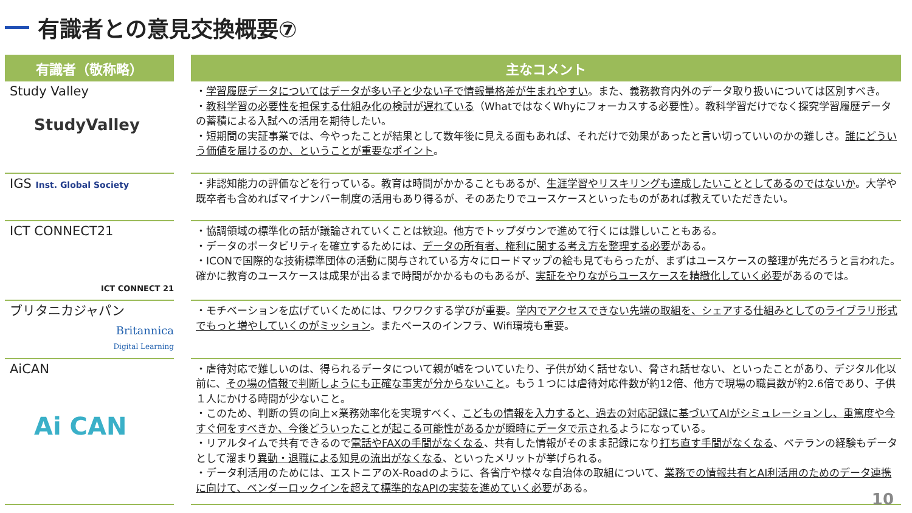有識者との意見交換概要⑦
| 有識者（敬称略） | 主なコメント |
| --- | --- |
| Study Valley StudyValley | ・ 学習履歴データについてはデータが多い子と少ない子で情報量格差が生まれやすい 。また、義務教育内外のデータ取り扱いについては区別すべき。 ・ 教科学習の必要性を担保する仕組み化の検討が遅れている （WhatではなくWhyにフォーカスする必要性）。教科学習だけでなく探究学習履歴データの蓄積による入試への活用を期待したい。 ・短期間の実証事業では、今やったことが結果として数年後に見える面もあれば、それだけで効果があったと言い切っていいのかの難しさ。 誰にどういう価値を届けるのか、ということが重要なポイント 。 |
| IGS Inst. Global Society | ・非認知能力の評価などを行っている。教育は時間がかかることもあるが、 生涯学習やリスキリングも達成したいこととしてあるのではないか 。大学や既卒者も含めればマイナンバー制度の活用もあり得るが、そのあたりでユースケースといったものがあれば教えていただきたい。 |
| ICT CONNECT21 ICT CONNECT 21 | ・協調領域の標準化の話が議論されていくことは歓迎。他方でトップダウンで進めて行くには難しいこともある。 ・データのポータビリティを確立するためには、 データの所有者、権利に関する考え方を整理する必要 がある。 ・ICONで国際的な技術標準団体の活動に関与されている方々にロードマップの絵も見てもらったが、まずはユースケースの整理が先だろうと言われた。確かに教育のユースケースは成果が出るまで時間がかかるものもあるが、 実証をやりながらユースケースを精緻化していく必要 があるのでは。 |
| ブリタニカジャパン Britannica Digital Learning | ・モチベーションを広げていくためには、ワクワクする学びが重要。 学内でアクセスできない先端の取組を、シェアする仕組みとしてのライブラリ形式でもっと増やしていくのがミッション 。またベースのインフラ、Wifi環境も重要。 |
| AiCAN Ai CAN | ・虐待対応で難しいのは、得られるデータについて親が嘘をついていたり、子供が幼く話せない、脅され話せない、といったことがあり、デジタル化以前に、 その場の情報で判断しようにも正確な事実が分からないこと 。もう１つには虐待対応件数が約12倍、他方で現場の職員数が約2.6倍であり、子供１人にかける時間が少ないこと。 ・このため、判断の質の向上×業務効率化を実現すべく、 こどもの情報を入力すると、過去の対応記録に基づいてAIがシミュレーションし、重篤度や今すぐ何をすべきか、今後どういったことが起こる可能性があるかが瞬時にデータで示される ようになっている。 ・リアルタイムで共有できるので 電話やFAXの手間がなくなる 、共有した情報がそのまま記録になり 打ち直す手間がなくなる 、ベテランの経験もデータとして溜まり 異動・退職による知見の流出がなくなる 、といったメリットが挙げられる。 ・データ利活用のためには、エストニアのX-Roadのように、各省庁や様々な自治体の取組について、 業務での情報共有とAI利活用のためのデータ連携に向けて、ベンダーロックインを超えて標準的なAPIの実装を進めていく必要 がある。 |
10